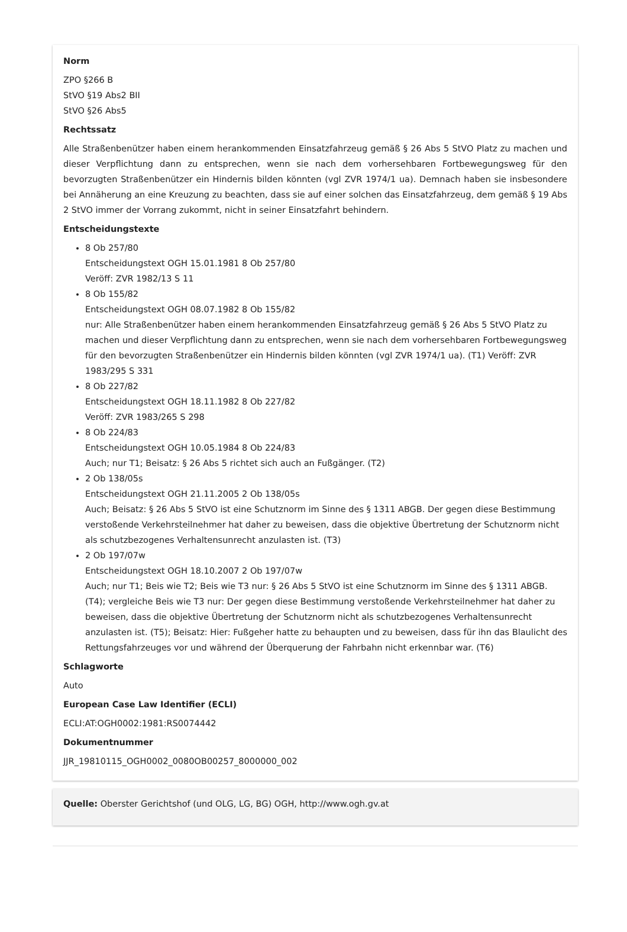Norm
ZPO §266 B
StVO §19 Abs2 BII
StVO §26 Abs5
Rechtssatz
Alle Straßenbenützer haben einem herankommenden Einsatzfahrzeug gemäß § 26 Abs 5 StVO Platz zu machen und dieser Verpflichtung dann zu entsprechen, wenn sie nach dem vorhersehbaren Fortbewegungsweg für den bevorzugten Straßenbenützer ein Hindernis bilden könnten (vgl ZVR 1974/1 ua). Demnach haben sie insbesondere bei Annäherung an eine Kreuzung zu beachten, dass sie auf einer solchen das Einsatzfahrzeug, dem gemäß § 19 Abs 2 StVO immer der Vorrang zukommt, nicht in seiner Einsatzfahrt behindern.
Entscheidungstexte
8 Ob 257/80
Entscheidungstext OGH 15.01.1981 8 Ob 257/80
Veröff: ZVR 1982/13 S 11
8 Ob 155/82
Entscheidungstext OGH 08.07.1982 8 Ob 155/82
nur: Alle Straßenbenützer haben einem herankommenden Einsatzfahrzeug gemäß § 26 Abs 5 StVO Platz zu machen und dieser Verpflichtung dann zu entsprechen, wenn sie nach dem vorhersehbaren Fortbewegungsweg für den bevorzugten Straßenbenützer ein Hindernis bilden könnten (vgl ZVR 1974/1 ua). (T1) Veröff: ZVR 1983/295 S 331
8 Ob 227/82
Entscheidungstext OGH 18.11.1982 8 Ob 227/82
Veröff: ZVR 1983/265 S 298
8 Ob 224/83
Entscheidungstext OGH 10.05.1984 8 Ob 224/83
Auch; nur T1; Beisatz: § 26 Abs 5 richtet sich auch an Fußgänger. (T2)
2 Ob 138/05s
Entscheidungstext OGH 21.11.2005 2 Ob 138/05s
Auch; Beisatz: § 26 Abs 5 StVO ist eine Schutznorm im Sinne des § 1311 ABGB. Der gegen diese Bestimmung verstoßende Verkehrsteilnehmer hat daher zu beweisen, dass die objektive Übertretung der Schutznorm nicht als schutzbezogenes Verhaltensunrecht anzulasten ist. (T3)
2 Ob 197/07w
Entscheidungstext OGH 18.10.2007 2 Ob 197/07w
Auch; nur T1; Beis wie T2; Beis wie T3 nur: § 26 Abs 5 StVO ist eine Schutznorm im Sinne des § 1311 ABGB. (T4); vergleiche Beis wie T3 nur: Der gegen diese Bestimmung verstoßende Verkehrsteilnehmer hat daher zu beweisen, dass die objektive Übertretung der Schutznorm nicht als schutzbezogenes Verhaltensunrecht anzulasten ist. (T5); Beisatz: Hier: Fußgeher hatte zu behaupten und zu beweisen, dass für ihn das Blaulicht des Rettungsfahrzeuges vor und während der Überquerung der Fahrbahn nicht erkennbar war. (T6)
Schlagworte
Auto
European Case Law Identifier (ECLI)
ECLI:AT:OGH0002:1981:RS0074442
Dokumentnummer
JJR_19810115_OGH0002_0080OB00257_8000000_002
Quelle: Oberster Gerichtshof (und OLG, LG, BG) OGH, http://www.ogh.gv.at